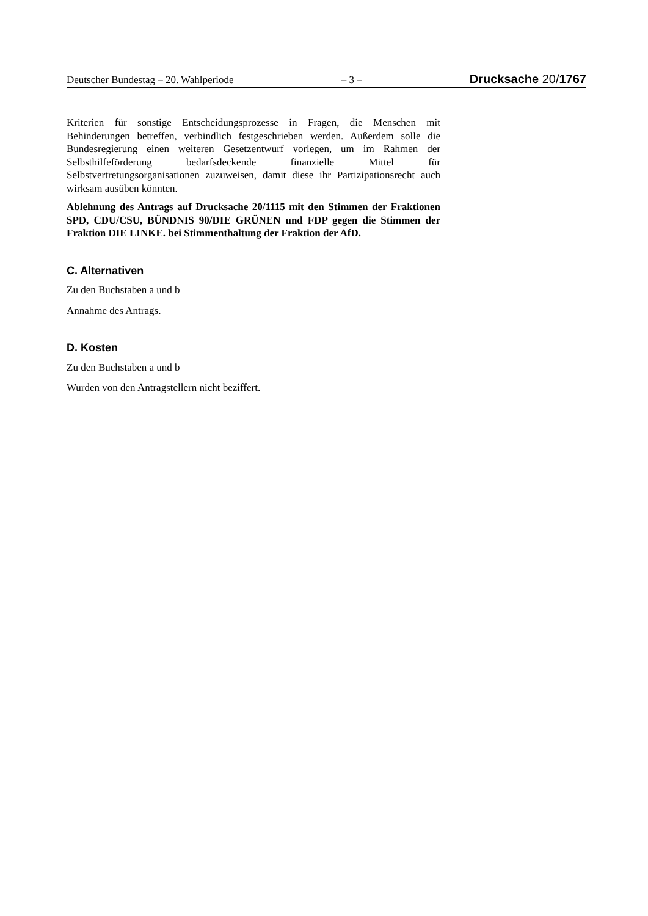Deutscher Bundestag – 20. Wahlperiode – 3 – Drucksache 20/1767
Kriterien für sonstige Entscheidungsprozesse in Fragen, die Menschen mit Behinderungen betreffen, verbindlich festgeschrieben werden. Außerdem solle die Bundesregierung einen weiteren Gesetzentwurf vorlegen, um im Rahmen der Selbsthilfeförderung bedarfsdeckende finanzielle Mittel für Selbstvertretungsorganisationen zuzuweisen, damit diese ihr Partizipationsrecht auch wirksam ausüben könnten.
Ablehnung des Antrags auf Drucksache 20/1115 mit den Stimmen der Fraktionen SPD, CDU/CSU, BÜNDNIS 90/DIE GRÜNEN und FDP gegen die Stimmen der Fraktion DIE LINKE. bei Stimmenthaltung der Fraktion der AfD.
C. Alternativen
Zu den Buchstaben a und b
Annahme des Antrags.
D. Kosten
Zu den Buchstaben a und b
Wurden von den Antragstellern nicht beziffert.